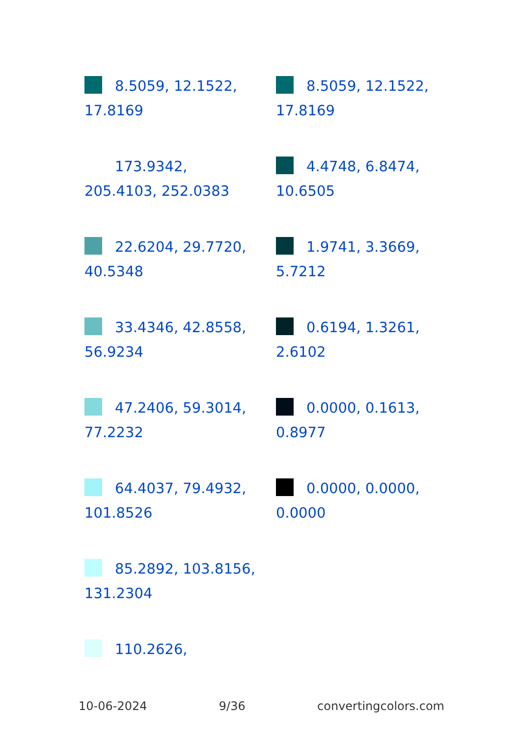8.5059, 12.1522,
17.8169
173.9342,
205.4103, 252.0383
22.6204, 29.7720,
40.5348
33.4346, 42.8558,
56.9234
47.2406, 59.3014,
77.2232
64.4037, 79.4932,
101.8526
85.2892, 103.8156,
131.2304
110.2626,
8.5059, 12.1522,
17.8169
4.4748, 6.8474,
10.6505
1.9741, 3.3669,
5.7212
0.6194, 1.3261,
2.6102
0.0000, 0.1613,
0.8977
0.0000, 0.0000,
0.0000
10-06-2024 9/36 convertingcolors.com